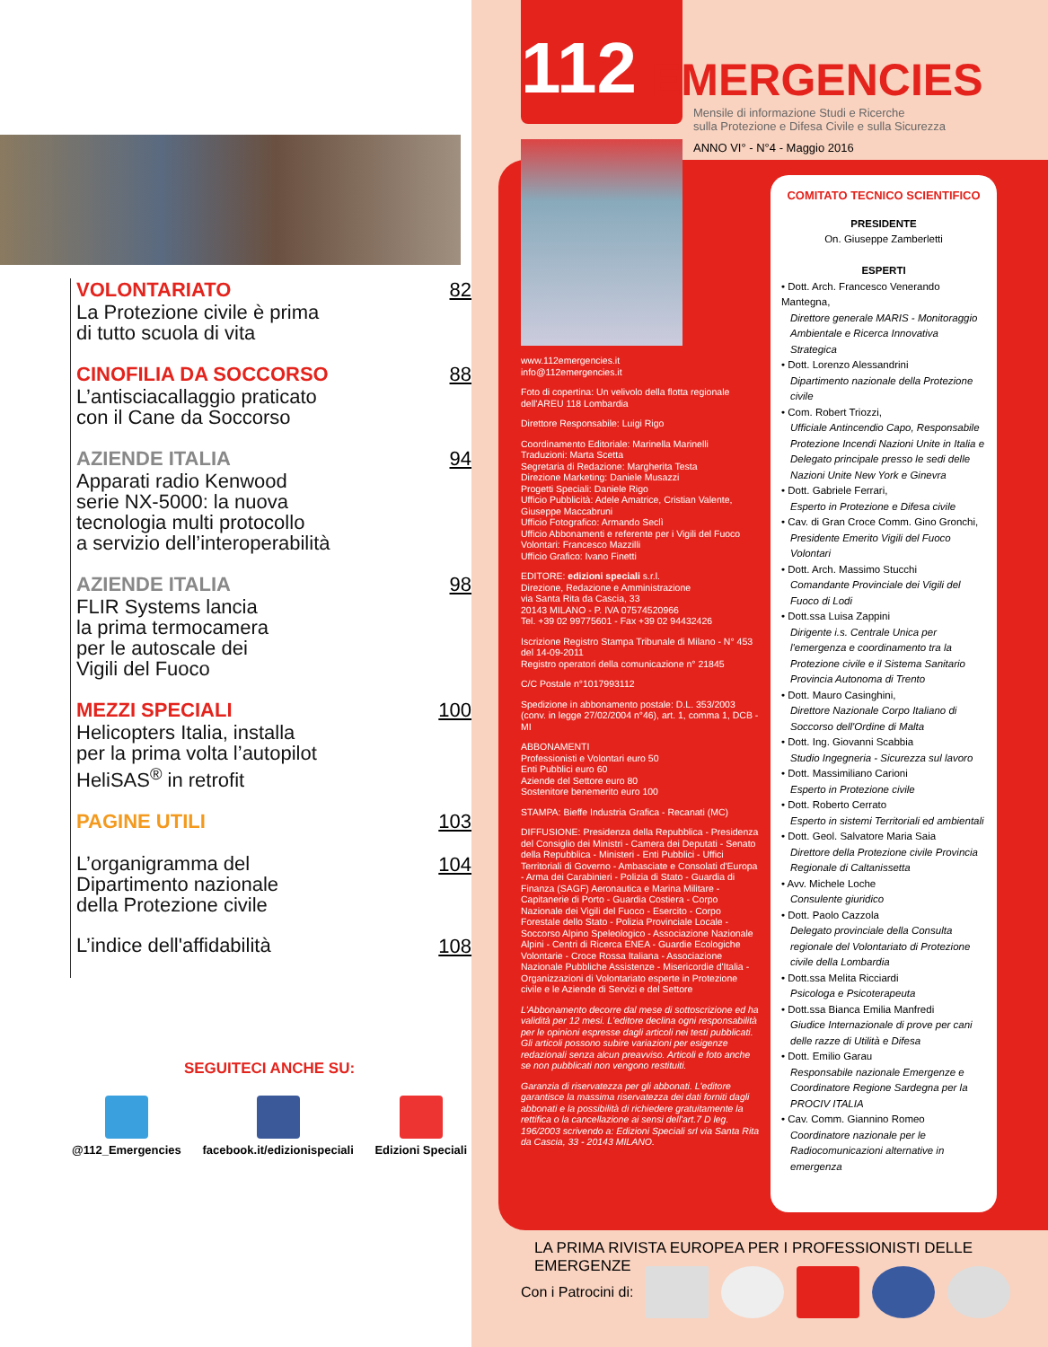VOLONTARIATO
La Protezione civile è prima
di tutto scuola di vita
82
CINOFILIA DA SOCCORSO
L’antisciacallaggio praticato
con il Cane da Soccorso
88
AZIENDE ITALIA
Apparati radio Kenwood
serie NX-5000: la nuova
tecnologia multi protocollo
a servizio dell’interoperabilità
94
AZIENDE ITALIA
FLIR Systems lancia
la prima termocamera
per le autoscale dei
Vigili del Fuoco
98
MEZZI SPECIALI
Helicopters Italia, installa
per la prima volta l’autopilot
HeliSAS<sup>®</sup> in retrofit
100
PAGINE UTILI 103
L’organigramma del
Dipartimento nazionale
della Protezione civile
104
L’indice dell'affidabilità
108
SEGUITECI ANCHE SU:
@112_Emergencies facebook.it/edizionispeciali Edizioni Speciali
112 EMERGENCIES
Mensile di informazione Studi e Ricerche
sulla Protezione e Difesa Civile e sulla Sicurezza
ANNO VI° - N°4 - Maggio 2016
www.112emergencies.it
info@112emergencies.it
Foto di copertina: Un velivolo della flotta regionale dell'AREU 118 Lombardia
Direttore Responsabile: Luigi Rigo
Coordinamento Editoriale: Marinella Marinelli
Traduzioni: Marta Scetta
Segretaria di Redazione: Margherita Testa
Direzione Marketing: Daniele Musazzi
Progetti Speciali: Daniele Rigo
Ufficio Pubblicità: Adele Amatrice, Cristian Valente, Giuseppe Maccabruni
Ufficio Fotografico: Armando Seclì
Ufficio Abbonamenti e referente per i Vigili del Fuoco Volontari: Francesco Mazzilli
Ufficio Grafico: Ivano Finetti
EDITORE: edizioni speciali s.r.l.
Direzione, Redazione e Amministrazione
via Santa Rita da Cascia, 33
20143 MILANO - P. IVA 07574520966
Tel. +39 02 99775601 - Fax +39 02 94432426
Iscrizione Registro Stampa Tribunale di Milano - N° 453 del 14-09-2011
Registro operatori della comunicazione n° 21845
C/C Postale n°1017993112
Spedizione in abbonamento postale: D.L. 353/2003 (conv. in legge 27/02/2004 n°46), art. 1, comma 1, DCB - MI
ABBONAMENTI
Professionisti e Volontari euro 50
Enti Pubblici euro 60
Aziende del Settore euro 80
Sostenitore benemerito euro 100
STAMPA: Bieffe Industria Grafica - Recanati (MC)
DIFFUSIONE: Presidenza della Repubblica - Presidenza del Consiglio dei Ministri - Camera dei Deputati - Senato della Repubblica - Ministeri - Enti Pubblici - Uffici Territoriali di Governo - Ambasciate e Consolati d'Europa - Arma dei Carabinieri - Polizia di Stato - Guardia di Finanza (SAGF) Aeronautica e Marina Militare - Capitanerie di Porto - Guardia Costiera - Corpo Nazionale dei Vigili del Fuoco - Esercito - Corpo Forestale dello Stato - Polizia Provinciale Locale - Soccorso Alpino Speleologico - Associazione Nazionale Alpini - Centri di Ricerca ENEA - Guardie Ecologiche Volontarie - Croce Rossa Italiana - Associazione Nazionale Pubbliche Assistenze - Misericordie d'Italia - Organizzazioni di Volontariato esperte in Protezione civile e le Aziende di Servizi e del Settore
L'Abbonamento decorre dal mese di sottoscrizione ed ha validità per 12 mesi. L'editore declina ogni responsabilità per le opinioni espresse dagli articoli nei testi pubblicati. Gli articoli possono subire variazioni per esigenze redazionali senza alcun preavviso. Articoli e foto anche se non pubblicati non vengono restituiti.
Garanzia di riservatezza per gli abbonati. L'editore garantisce la massima riservatezza dei dati forniti dagli abbonati e la possibilità di richiedere gratuitamente la rettifica o la cancellazione ai sensi dell'art.7 D leg. 196/2003 scrivendo a: Edizioni Speciali srl via Santa Rita da Cascia, 33 - 20143 MILANO.
COMITATO TECNICO SCIENTIFICO
PRESIDENTE
On. Giuseppe Zamberletti
ESPERTI
• Dott. Arch. Francesco Venerando Mantegna,
Direttore generale MARIS - Monitoraggio Ambientale e Ricerca Innovativa Strategica
• Dott. Lorenzo Alessandrini
Dipartimento nazionale della Protezione civile
• Com. Robert Triozzi,
Ufficiale Antincendio Capo, Responsabile Protezione Incendi Nazioni Unite in Italia e Delegato principale presso le sedi delle Nazioni Unite New York e Ginevra
• Dott. Gabriele Ferrari,
Esperto in Protezione e Difesa civile
• Cav. di Gran Croce Comm. Gino Gronchi,
Presidente Emerito Vigili del Fuoco Volontari
• Dott. Arch. Massimo Stucchi
Comandante Provinciale dei Vigili del Fuoco di Lodi
• Dott.ssa Luisa Zappini
Dirigente i.s. Centrale Unica per l'emergenza e coordinamento tra la Protezione civile e il Sistema Sanitario Provincia Autonoma di Trento
• Dott. Mauro Casinghini,
Direttore Nazionale Corpo Italiano di Soccorso dell'Ordine di Malta
• Dott. Ing. Giovanni Scabbia
Studio Ingegneria - Sicurezza sul lavoro
• Dott. Massimiliano Carioni
Esperto in Protezione civile
• Dott. Roberto Cerrato
Esperto in sistemi Territoriali ed ambientali
• Dott. Geol. Salvatore Maria Saia
Direttore della Protezione civile Provincia Regionale di Caltanissetta
• Avv. Michele Loche
Consulente giuridico
• Dott. Paolo Cazzola
Delegato provinciale della Consulta regionale del Volontariato di Protezione civile della Lombardia
• Dott.ssa Melita Ricciardi
Psicologa e Psicoterapeuta
• Dott.ssa Bianca Emilia Manfredi
Giudice Internazionale di prove per cani delle razze di Utilità e Difesa
• Dott. Emilio Garau
Responsabile nazionale Emergenze e Coordinatore Regione Sardegna per la PROCIV ITALIA
• Cav. Comm. Giannino Romeo
Coordinatore nazionale per le Radiocomunicazioni alternative in emergenza
LA PRIMA RIVISTA EUROPEA PER I PROFESSIONISTI DELLE EMERGENZE
Con i Patrocini di: